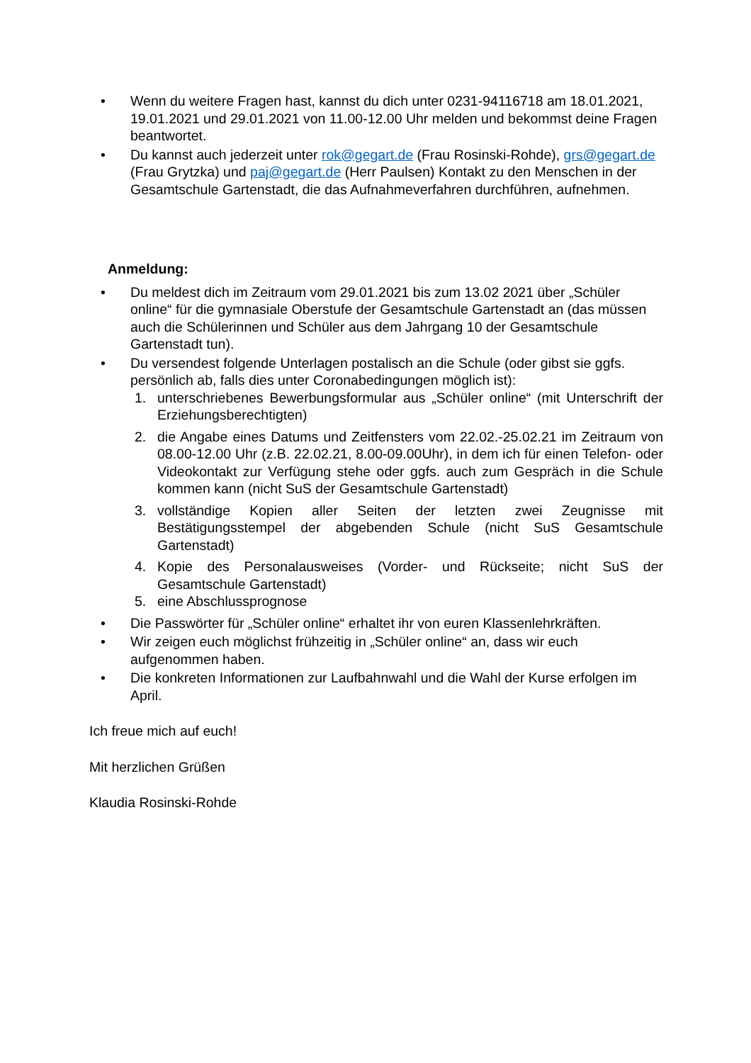• Wenn du weitere Fragen hast, kannst du dich unter 0231-94116718 am 18.01.2021, 19.01.2021 und 29.01.2021 von 11.00-12.00 Uhr melden und bekommst deine Fragen beantwortet.
• Du kannst auch jederzeit unter rok@gegart.de (Frau Rosinski-Rohde), grs@gegart.de (Frau Grytzka) und paj@gegart.de (Herr Paulsen) Kontakt zu den Menschen in der Gesamtschule Gartenstadt, die das Aufnahmeverfahren durchführen, aufnehmen.
Anmeldung:
• Du meldest dich im Zeitraum vom 29.01.2021 bis zum 13.02 2021 über „Schüler online“ für die gymnasiale Oberstufe der Gesamtschule Gartenstadt an (das müssen auch die Schülerinnen und Schüler aus dem Jahrgang 10 der Gesamtschule Gartenstadt tun).
• Du versendest folgende Unterlagen postalisch an die Schule (oder gibst sie ggfs. persönlich ab, falls dies unter Coronabedingungen möglich ist):
1. unterschriebenes Bewerbungsformular aus „Schüler online“ (mit Unterschrift der Erziehungsberechtigten)
2. die Angabe eines Datums und Zeitfensters vom 22.02.-25.02.21 im Zeitraum von 08.00-12.00 Uhr (z.B. 22.02.21, 8.00-09.00Uhr), in dem ich für einen Telefon- oder Videokontakt zur Verfügung stehe oder ggfs. auch zum Gespräch in die Schule kommen kann (nicht SuS der Gesamtschule Gartenstadt)
3. vollständige Kopien aller Seiten der letzten zwei Zeugnisse mit Bestätigungsstempel der abgebenden Schule (nicht SuS Gesamtschule Gartenstadt)
4. Kopie des Personalausweises (Vorder- und Rückseite; nicht SuS der Gesamtschule Gartenstadt)
5. eine Abschlussprognose
• Die Passwörter für „Schüler online“ erhaltet ihr von euren Klassenlehrkräften.
• Wir zeigen euch möglichst frühzeitig in „Schüler online“ an, dass wir euch aufgenommen haben.
• Die konkreten Informationen zur Laufbahnwahl und die Wahl der Kurse erfolgen im April.
Ich freue mich auf euch!
Mit herzlichen Grüßen
Klaudia Rosinski-Rohde